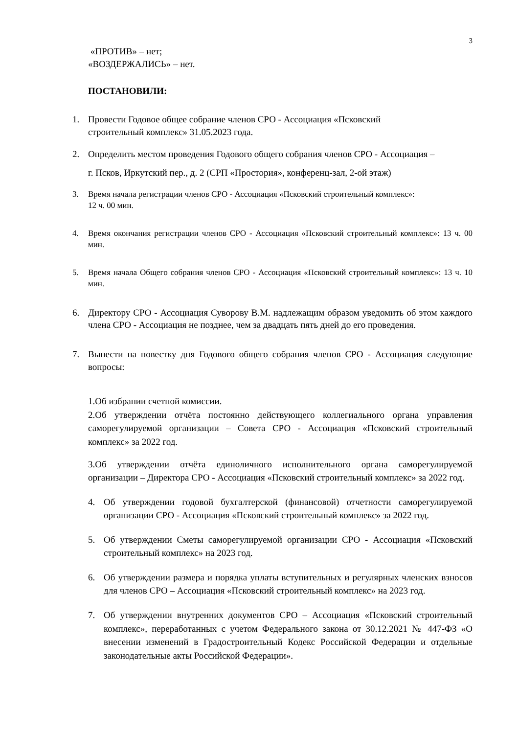3
«ПРОТИВ» – нет;
«ВОЗДЕРЖАЛИСЬ» – нет.
ПОСТАНОВИЛИ:
1. Провести Годовое общее собрание членов СРО - Ассоциация «Псковский
строительный комплекс» 31.05.2023 года.
2. Определить местом проведения Годового общего собрания членов СРО - Ассоциация –
г. Псков, Иркутский пер., д. 2 (СРП «Простория», конференц-зал, 2-ой этаж)
3. Время начала регистрации членов СРО - Ассоциация «Псковский строительный комплекс»:
12 ч. 00 мин.
4. Время окончания регистрации членов СРО - Ассоциация «Псковский строительный комплекс»: 13 ч. 00 мин.
5. Время начала Общего собрания членов СРО - Ассоциация «Псковский строительный комплекс»: 13 ч. 10 мин.
6. Директору СРО - Ассоциация Суворову В.М. надлежащим образом уведомить об этом каждого члена СРО - Ассоциация не позднее, чем за двадцать пять дней до его проведения.
7. Вынести на повестку дня Годового общего собрания членов СРО - Ассоциация следующие вопросы:
1.Об избрании счетной комиссии.
2.Об утверждении отчёта постоянно действующего коллегиального органа управления саморегулируемой организации – Совета СРО - Ассоциация «Псковский строительный комплекс» за 2022 год.
3.Об утверждении отчёта единоличного исполнительного органа саморегулируемой организации – Директора СРО - Ассоциация «Псковский строительный комплекс» за 2022 год.
4. Об утверждении годовой бухгалтерской (финансовой) отчетности саморегулируемой организации СРО - Ассоциация «Псковский строительный комплекс» за 2022 год.
5. Об утверждении Сметы саморегулируемой организации СРО - Ассоциация «Псковский строительный комплекс» на 2023 год.
6. Об утверждении размера и порядка уплаты вступительных и регулярных членских взносов для членов СРО – Ассоциация «Псковский строительный комплекс» на 2023 год.
7. Об утверждении внутренних документов СРО – Ассоциация «Псковский строительный комплекс», переработанных с учетом Федерального закона от 30.12.2021 № 447-ФЗ «О внесении изменений в Градостроительный Кодекс Российской Федерации и отдельные законодательные акты Российской Федерации».